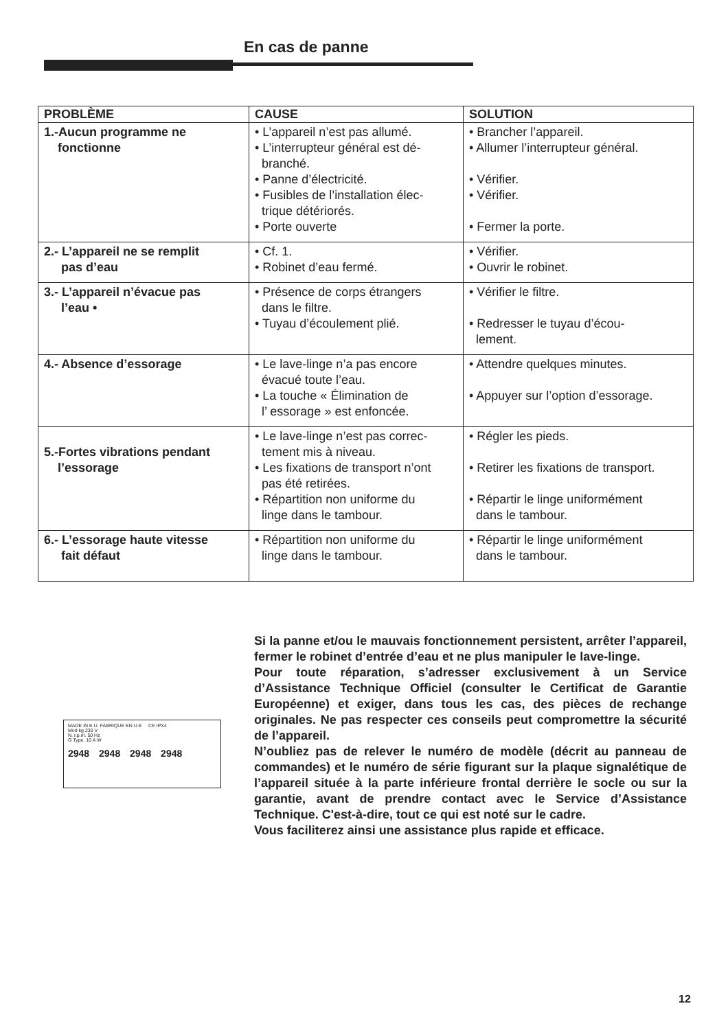En cas de panne
| PROBLÈME | CAUSE | SOLUTION |
| --- | --- | --- |
| 1.-Aucun programme ne fonctionne | • L’appareil n’est pas allumé. • L’interrupteur général est dé- branché. • Panne d’électricité. • Fusibles de l’installation élec- trique détériorés. • Porte ouverte | • Brancher l’appareil. • Allumer l’interrupteur général. • Vérifier. • Vérifier. • Fermer la porte. |
| 2.- L’appareil ne se remplit pas d’eau | • Cf. 1. • Robinet d’eau fermé. | • Vérifier. • Ouvrir le robinet. |
| 3.- L’appareil n’évacue pas l’eau • | • Présence de corps étrangers dans le filtre. • Tuyau d’écoulement plié. | • Vérifier le filtre. • Redresser le tuyau d’écou- lement. |
| 4.- Absence d’essorage | • Le lave-linge n’a pas encore évacué toute l’eau. • La touche « Élimination de l’ essorage » est enfoncée. | • Attendre quelques minutes. • Appuyer sur l’option d’essorage. |
| 5.-Fortes vibrations pendant l’essorage | • Le lave-linge n’est pas correc- tement mis à niveau. • Les fixations de transport n’ont pas été retirées. • Répartition non uniforme du linge dans le tambour. | • Régler les pieds. • Retirer les fixations de transport. • Répartir le linge uniformément dans le tambour. |
| 6.- L’essorage haute vitesse fait défaut | • Répartition non uniforme du linge dans le tambour. | • Répartir le linge uniformément dans le tambour. |
MADE IN E.U. FABRIQUE EN U.E CE IPX4
Mod kg 230 V
N. r.p.m. 50 Hz
G Type. 10 A W
2948 2948 2948 2948
Si la panne et/ou le mauvais fonctionnement persistent, arrêter l’appareil, fermer le robinet d’entrée d’eau et ne plus manipuler le lave-linge.
Pour toute réparation, s’adresser exclusivement à un Service d’Assistance Technique Officiel (consulter le Certificat de Garantie Européenne) et exiger, dans tous les cas, des pièces de rechange originales. Ne pas respecter ces conseils peut compromettre la sécurité de l’appareil.
N’oubliez pas de relever le numéro de modèle (décrit au panneau de commandes) et le numéro de série figurant sur la plaque signalétique de l’appareil située à la parte inférieure frontal derrière le socle ou sur la garantie, avant de prendre contact avec le Service d’Assistance Technique. C'est-à-dire, tout ce qui est noté sur le cadre.
Vous faciliterez ainsi une assistance plus rapide et efficace.
12